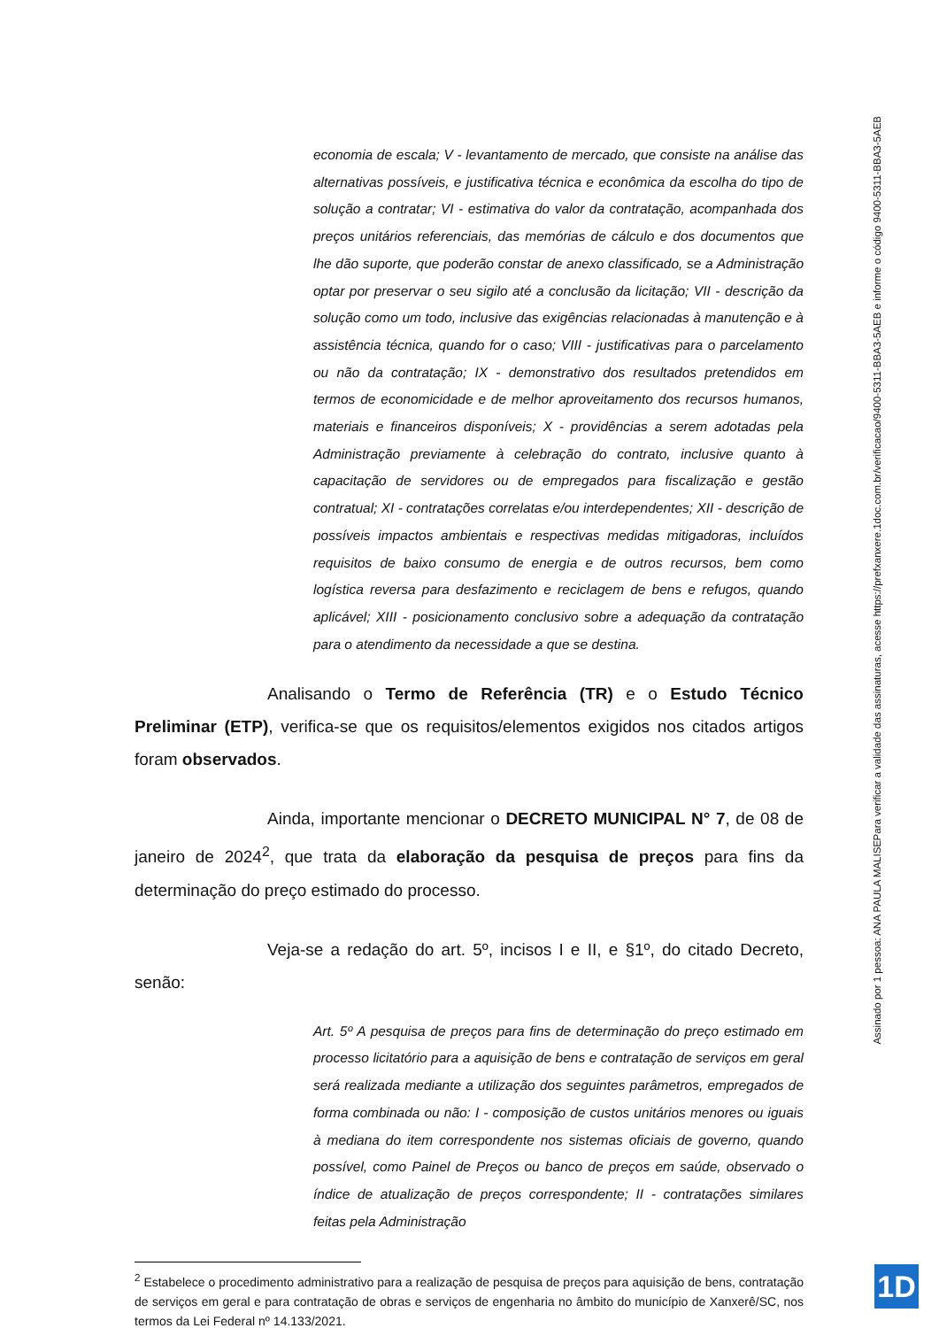economia de escala; V - levantamento de mercado, que consiste na análise das alternativas possíveis, e justificativa técnica e econômica da escolha do tipo de solução a contratar; VI - estimativa do valor da contratação, acompanhada dos preços unitários referenciais, das memórias de cálculo e dos documentos que lhe dão suporte, que poderão constar de anexo classificado, se a Administração optar por preservar o seu sigilo até a conclusão da licitação; VII - descrição da solução como um todo, inclusive das exigências relacionadas à manutenção e à assistência técnica, quando for o caso; VIII - justificativas para o parcelamento ou não da contratação; IX - demonstrativo dos resultados pretendidos em termos de economicidade e de melhor aproveitamento dos recursos humanos, materiais e financeiros disponíveis; X - providências a serem adotadas pela Administração previamente à celebração do contrato, inclusive quanto à capacitação de servidores ou de empregados para fiscalização e gestão contratual; XI - contratações correlatas e/ou interdependentes; XII - descrição de possíveis impactos ambientais e respectivas medidas mitigadoras, incluídos requisitos de baixo consumo de energia e de outros recursos, bem como logística reversa para desfazimento e reciclagem de bens e refugos, quando aplicável; XIII - posicionamento conclusivo sobre a adequação da contratação para o atendimento da necessidade a que se destina.
Analisando o Termo de Referência (TR) e o Estudo Técnico Preliminar (ETP), verifica-se que os requisitos/elementos exigidos nos citados artigos foram observados.
Ainda, importante mencionar o DECRETO MUNICIPAL N° 7, de 08 de janeiro de 2024<sup>2</sup>, que trata da elaboração da pesquisa de preços para fins da determinação do preço estimado do processo.
Veja-se a redação do art. 5º, incisos I e II, e §1º, do citado Decreto, senão:
Art. 5º A pesquisa de preços para fins de determinação do preço estimado em processo licitatório para a aquisição de bens e contratação de serviços em geral será realizada mediante a utilização dos seguintes parâmetros, empregados de forma combinada ou não: I - composição de custos unitários menores ou iguais à mediana do item correspondente nos sistemas oficiais de governo, quando possível, como Painel de Preços ou banco de preços em saúde, observado o índice de atualização de preços correspondente; II - contratações similares feitas pela Administração
<sup>2</sup> Estabelece o procedimento administrativo para a realização de pesquisa de preços para aquisição de bens, contratação de serviços em geral e para contratação de obras e serviços de engenharia no âmbito do município de Xanxerê/SC, nos termos da Lei Federal nº 14.133/2021.
Assinado por 1 pessoa: ANA PAULA MALISE
Para verificar a validade das assinaturas, acesse https://prefxanxere.1doc.com.br/verificacao/9400-5311-BBA3-5AEB e informe o código 9400-5311-BBA3-5AEB
1D